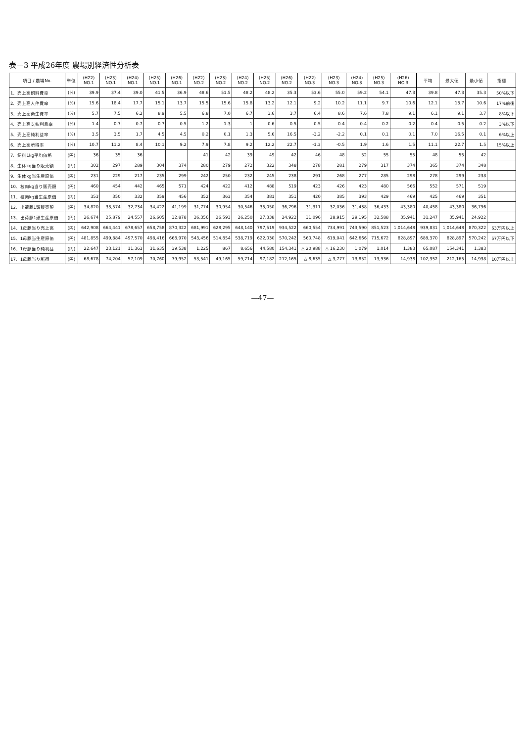表－3 平成26年度 農場別経済性分析表
| 項目 / 農場No. | 単位 | (H22) NO.1 | (H23) NO.1 | (H24) NO.1 | (H25) NO.1 | (H26) NO.1 | (H22) NO.2 | (H23) NO.2 | (H24) NO.2 | (H25) NO.2 | (H26) NO.2 | (H22) NO.3 | (H23) NO.3 | (H24) NO.3 | (H25) NO.3 | (H26) NO.3 | 平均 | 最大値 | 最小値 | 指標 |
| --- | --- | --- | --- | --- | --- | --- | --- | --- | --- | --- | --- | --- | --- | --- | --- | --- | --- | --- | --- | --- |
| 1、売上高飼料費率 | (%) | 39.9 | 37.4 | 39.0 | 41.5 | 36.9 | 48.6 | 51.5 | 48.2 | 48.2 | 35.3 | 53.6 | 55.0 | 59.2 | 54.1 | 47.3 | 39.8 | 47.3 | 35.3 | 50%以下 |
| 2、売上高人件費率 | (%) | 15.6 | 18.4 | 17.7 | 15.1 | 13.7 | 15.5 | 15.6 | 15.8 | 13.2 | 12.1 | 9.2 | 10.2 | 11.1 | 9.7 | 10.6 | 12.1 | 13.7 | 10.6 | 17%前後 |
| 3、売上高衛生費率 | (%) | 5.7 | 7.5 | 6.2 | 8.9 | 5.5 | 6.8 | 7.0 | 6.7 | 3.6 | 3.7 | 6.4 | 8.6 | 7.6 | 7.8 | 9.1 | 6.1 | 9.1 | 3.7 | 8%以下 |
| 4、売上高支払利息率 | (%) | 1.4 | 0.7 | 0.7 | 0.7 | 0.5 | 1.2 | 1.3 | 1 | 0.6 | 0.5 | 0.5 | 0.4 | 0.4 | 0.2 | 0.2 | 0.4 | 0.5 | 0.2 | 3%以下 |
| 5、売上高純利益率 | (%) | 3.5 | 3.5 | 1.7 | 4.5 | 4.5 | 0.2 | 0.1 | 1.3 | 5.6 | 16.5 | -3.2 | -2.2 | 0.1 | 0.1 | 0.1 | 7.0 | 16.5 | 0.1 | 6%以上 |
| 6、売上高所得率 | (%) | 10.7 | 11.2 | 8.4 | 10.1 | 9.2 | 7.9 | 7.8 | 9.2 | 12.2 | 22.7 | -1.3 | -0.5 | 1.9 | 1.6 | 1.5 | 11.1 | 22.7 | 1.5 | 15%以上 |
| 7、飼料1kg平均価格 | (円) | 36 | 35 | 36 | | | 41 | 42 | 39 | 49 | 42 | 46 | 48 | 52 | 55 | 55 | 48 | 55 | 42 | |
| 8、生体kg当り販売額 | (円) | 302 | 297 | 289 | 304 | 374 | 280 | 279 | 272 | 322 | 348 | 278 | 281 | 279 | 317 | 374 | 365 | 374 | 348 | |
| 9、生体kg当生産原価 | (円) | 231 | 229 | 217 | 235 | 299 | 242 | 250 | 232 | 245 | 238 | 291 | 268 | 277 | 285 | 298 | 278 | 299 | 238 | |
| 10、枝肉kg当り販売額 | (円) | 460 | 454 | 442 | 465 | 571 | 424 | 422 | 412 | 488 | 519 | 423 | 426 | 423 | 480 | 566 | 552 | 571 | 519 | |
| 11、枝肉kg当生産原価 | (円) | 353 | 350 | 332 | 359 | 456 | 352 | 363 | 354 | 381 | 351 | 420 | 385 | 393 | 429 | 469 | 425 | 469 | 351 | |
| 12、出荷豚1頭販売額 | (円) | 34,820 | 33,574 | 32,734 | 34,422 | 41,199 | 31,774 | 30,954 | 30,546 | 35,050 | 36,796 | 31,311 | 32,036 | 31,438 | 36,433 | 43,380 | 40,458 | 43,380 | 36,796 | |
| 13、出荷豚1頭生産原価 | (円) | 26,674 | 25,879 | 24,557 | 26,605 | 32,878 | 26,356 | 26,593 | 26,250 | 27,338 | 24,922 | 31,096 | 28,915 | 29,195 | 32,588 | 35,941 | 31,247 | 35,941 | 24,922 | |
| 14、1母豚当り売上高 | (円) | 642,908 | 664,441 | 678,657 | 658,758 | 870,322 | 681,991 | 628,295 | 648,140 | 797,519 | 934,522 | 660,554 | 734,991 | 743,590 | 851,523 | 1,014,648 | 939,831 | 1,014,648 | 870,322 | 63万円以上 |
| 15、1母豚当生産原価 | (円) | 481,855 | 499,884 | 497,570 | 498,416 | 668,970 | 543,456 | 514,854 | 538,719 | 622,030 | 570,242 | 560,748 | 619,041 | 642,666 | 715,672 | 828,897 | 689,370 | 828,897 | 570,242 | 57万円以下 |
| 16、1母豚当り純利益 | (円) | 22,647 | 23,121 | 11,363 | 31,635 | 39,538 | 1,225 | 867 | 8,656 | 44,580 | 154,341 | △ 20,988 | △ 16,230 | 1,079 | 1,014 | 1,383 | 65,087 | 154,341 | 1,383 | |
| 17、1母豚当り所得 | (円) | 68,678 | 74,204 | 57,109 | 70,760 | 79,952 | 53,541 | 49,165 | 59,714 | 97,182 | 212,165 | △ 8,635 | △ 3,777 | 13,852 | 13,936 | 14,938 | 102,352 | 212,165 | 14,938 | 10万円以上 |
—47—